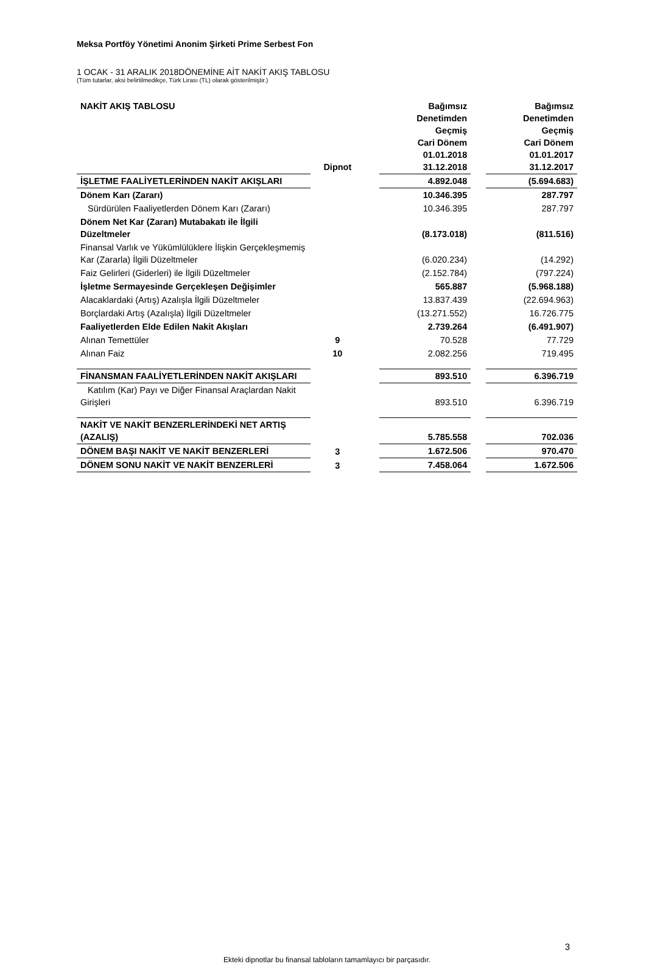Meksa Portföy Yönetimi Anonim Şirketi Prime Serbest Fon
1 OCAK - 31 ARALIK 2018DÖNEMİNE AİT NAKİT AKIŞ TABLOSU
(Tüm tutarlar, aksi belirtilmedikçe, Türk Lirası (TL) olarak gösterilmiştir.)
| NAKİT AKIŞ TABLOSU | Dipnot | | Bağımsız Denetimden Geçmiş Cari Dönem 01.01.2018 31.12.2018 | | Bağımsız Denetimden Geçmiş Cari Dönem 01.01.2017 31.12.2017 |
| --- | --- | --- | --- | --- | --- |
| İŞLETME FAALİYETLERİNDEN NAKİT AKIŞLARI | | | 4.892.048 | | (5.694.683) |
| Dönem Karı (Zararı) | | | 10.346.395 | | 287.797 |
| Sürdürülen Faaliyetlerden Dönem Karı (Zararı) | | | 10.346.395 | | 287.797 |
| Dönem Net Kar (Zararı) Mutabakatı ile İlgili Düzeltmeler | | | (8.173.018) | | (811.516) |
| Finansal Varlık ve Yükümlülüklere İlişkin Gerçekleşmemiş Kar (Zararla) İlgili Düzeltmeler | | | (6.020.234) | | (14.292) |
| Faiz Gelirleri (Giderleri) ile İlgili Düzeltmeler | | | (2.152.784) | | (797.224) |
| İşletme Sermayesinde Gerçekleşen Değişimler | | | 565.887 | | (5.968.188) |
| Alacaklardaki (Artış) Azalışla İlgili Düzeltmeler | | | 13.837.439 | | (22.694.963) |
| Borçlardaki Artış (Azalışla) İlgili Düzeltmeler | | | (13.271.552) | | 16.726.775 |
| Faaliyetlerden Elde Edilen Nakit Akışları | | | 2.739.264 | | (6.491.907) |
| Alınan Temettüler | 9 | | 70.528 | | 77.729 |
| Alınan Faiz | 10 | | 2.082.256 | | 719.495 |
| FİNANSMAN FAALİYETLERİNDEN NAKİT AKIŞLARI | | | 893.510 | | 6.396.719 |
| Katılım (Kar) Payı ve Diğer Finansal Araçlardan Nakit Girişleri | | | 893.510 | | 6.396.719 |
| NAKİT VE NAKİT BENZERLERİNDEKİ NET ARTIŞ (AZALIŞ) | | | 5.785.558 | | 702.036 |
| DÖNEM BAŞI NAKİT VE NAKİT BENZERLERİ | 3 | | 1.672.506 | | 970.470 |
| DÖNEM SONU NAKİT VE NAKİT BENZERLERİ | 3 | | 7.458.064 | | 1.672.506 |
3
Ekteki dipnotlar bu finansal tabloların tamamlayıcı bir parçasıdır.